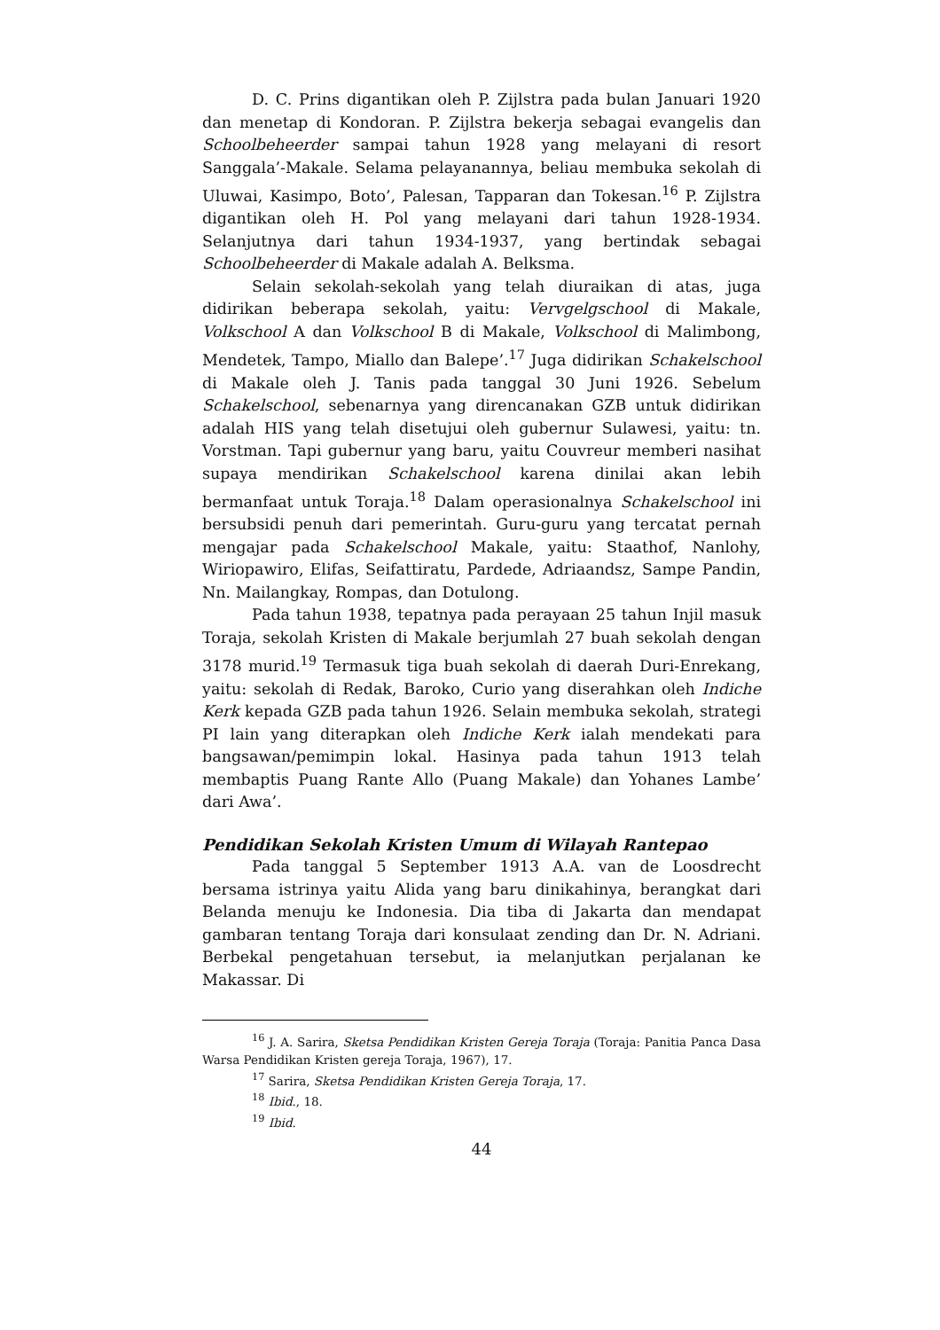D. C. Prins digantikan oleh P. Zijlstra pada bulan Januari 1920 dan menetap di Kondoran. P. Zijlstra bekerja sebagai evangelis dan Schoolbeheerder sampai tahun 1928 yang melayani di resort Sanggala’-Makale. Selama pelayanannya, beliau membuka sekolah di Uluwai, Kasimpo, Boto’, Palesan, Tapparan dan Tokesan.<sup>16</sup> P. Zijlstra digantikan oleh H. Pol yang melayani dari tahun 1928-1934. Selanjutnya dari tahun 1934-1937, yang bertindak sebagai Schoolbeheerder di Makale adalah A. Belksma.
Selain sekolah-sekolah yang telah diuraikan di atas, juga didirikan beberapa sekolah, yaitu: Vervgelgschool di Makale, Volkschool A dan Volkschool B di Makale, Volkschool di Malimbong, Mendetek, Tampo, Miallo dan Balepe’.<sup>17</sup> Juga didirikan Schakelschool di Makale oleh J. Tanis pada tanggal 30 Juni 1926. Sebelum Schakelschool, sebenarnya yang direncanakan GZB untuk didirikan adalah HIS yang telah disetujui oleh gubernur Sulawesi, yaitu: tn. Vorstman. Tapi gubernur yang baru, yaitu Couvreur memberi nasihat supaya mendirikan Schakelschool karena dinilai akan lebih bermanfaat untuk Toraja.<sup>18</sup> Dalam operasionalnya Schakelschool ini bersubsidi penuh dari pemerintah. Guru-guru yang tercatat pernah mengajar pada Schakelschool Makale, yaitu: Staathof, Nanlohy, Wiriopawiro, Elifas, Seifattiratu, Pardede, Adriaandsz, Sampe Pandin, Nn. Mailangkay, Rompas, dan Dotulong.
Pada tahun 1938, tepatnya pada perayaan 25 tahun Injil masuk Toraja, sekolah Kristen di Makale berjumlah 27 buah sekolah dengan 3178 murid.<sup>19</sup> Termasuk tiga buah sekolah di daerah Duri-Enrekang, yaitu: sekolah di Redak, Baroko, Curio yang diserahkan oleh Indiche Kerk kepada GZB pada tahun 1926. Selain membuka sekolah, strategi PI lain yang diterapkan oleh Indiche Kerk ialah mendekati para bangsawan/pemimpin lokal. Hasinya pada tahun 1913 telah membaptis Puang Rante Allo (Puang Makale) dan Yohanes Lambe’ dari Awa’.
Pendidikan Sekolah Kristen Umum di Wilayah Rantepao
Pada tanggal 5 September 1913 A.A. van de Loosdrecht bersama istrinya yaitu Alida yang baru dinikahinya, berangkat dari Belanda menuju ke Indonesia. Dia tiba di Jakarta dan mendapat gambaran tentang Toraja dari konsulaat zending dan Dr. N. Adriani. Berbekal pengetahuan tersebut, ia melanjutkan perjalanan ke Makassar. Di
<sup>16</sup> J. A. Sarira, Sketsa Pendidikan Kristen Gereja Toraja (Toraja: Panitia Panca Dasa Warsa Pendidikan Kristen gereja Toraja, 1967), 17.
<sup>17</sup> Sarira, Sketsa Pendidikan Kristen Gereja Toraja, 17.
<sup>18</sup> Ibid., 18.
<sup>19</sup> Ibid.
44